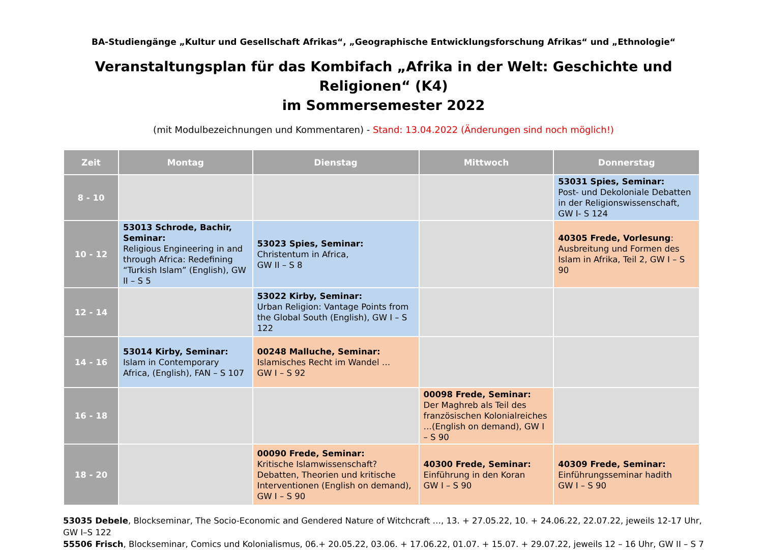BA-Studiengänge „Kultur und Gesellschaft Afrikas“, „Geographische Entwicklungsforschung Afrikas“ und „Ethnologie“
Veranstaltungsplan für das Kombifach „Afrika in der Welt: Geschichte und Religionen“ (K4)
im Sommersemester 2022
(mit Modulbezeichnungen und Kommentaren) - Stand: 13.04.2022 (Änderungen sind noch möglich!)
| Zeit | Montag | Dienstag | Mittwoch | Donnerstag |
| --- | --- | --- | --- | --- |
| 8 - 10 | | | | 53031 Spies, Seminar: Post- und Dekoloniale Debatten in der Religionswissenschaft, GW I- S 124 |
| 10 - 12 | 53013 Schrode, Bachir, Seminar: Religious Engineering in and through Africa: Redefining “Turkish Islam” (English), GW II – S 5 | 53023 Spies, Seminar: Christentum in Africa, GW II – S 8 | | 40305 Frede, Vorlesung : Ausbreitung und Formen des Islam in Afrika, Teil 2, GW I – S 90 |
| 12 - 14 | | 53022 Kirby, Seminar: Urban Religion: Vantage Points from the Global South (English), GW I – S 122 | | |
| 14 - 16 | 53014 Kirby, Seminar: Islam in Contemporary Africa, (English), FAN – S 107 | 00248 Malluche, Seminar: Islamisches Recht im Wandel … GW I – S 92 | | |
| 16 - 18 | | | 00098 Frede, Seminar: Der Maghreb als Teil des französischen Kolonialreiches …(English on demand), GW I – S 90 | |
| 18 - 20 | | 00090 Frede, Seminar: Kritische Islamwissenschaft? Debatten, Theorien und kritische Interventionen (English on demand), GW I – S 90 | 40300 Frede, Seminar: Einführung in den Koran GW I – S 90 | 40309 Frede, Seminar: Einführungsseminar hadith GW I – S 90 |
53035 Debele, Blockseminar, The Socio-Economic and Gendered Nature of Witchcraft …, 13. + 27.05.22, 10. + 24.06.22, 22.07.22, jeweils 12-17 Uhr, GW I–S 122
55506 Frisch, Blockseminar, Comics und Kolonialismus, 06.+ 20.05.22, 03.06. + 17.06.22, 01.07. + 15.07. + 29.07.22, jeweils 12 – 16 Uhr, GW II – S 7